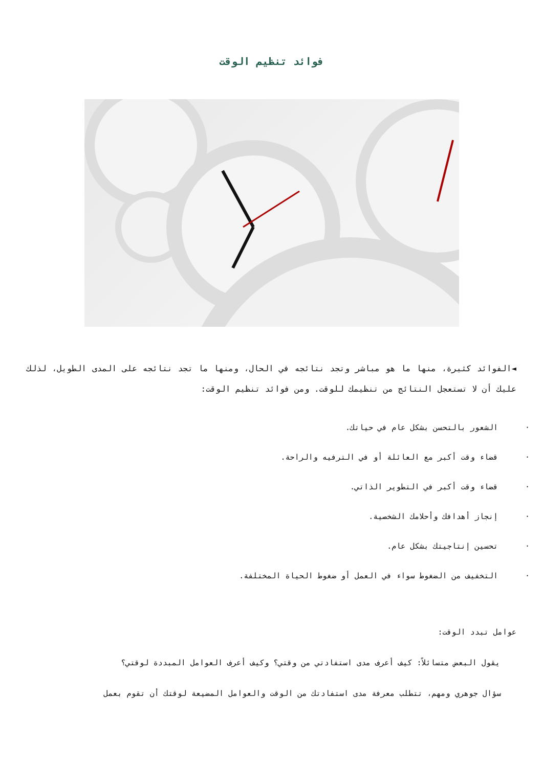فوائد تنظيم الوقت
◄الفوائد كثيرة، منها ما هو مباشر وتجد نتائجه في الحال، ومنها ما تجد نتائجه على المدى الطويل، لذلك عليك أن لا تستعجل النتائج من تنظيمك للوقت. ومن فوائد تنظيم الوقت:
· الشعور بالتحسن بشكل عام في حياتك.
· قضاء وقت أكبر مع العائلة أو في الترفيه والراحة.
· قضاء وقت أكبر في التطوير الذاتي.
· إنجاز أهدافك وأحلامك الشخصية.
· تحسين إنتاجيتك بشكل عام.
· التخفيف من الضغوط سواء في العمل أو ضغوط الحياة المختلفة.
عوامل تبدد الوقت:
يقول البعض متسائلاً: كيف أعرف مدى استفادتي من وقتي؟ وكيف أعرف العوامل المبددة لوقتي؟
سؤال جوهري ومهم، تتطلب معرفة مدى استفادتك من الوقت والعوامل المضيعة لوقتك أن تقوم بعمل